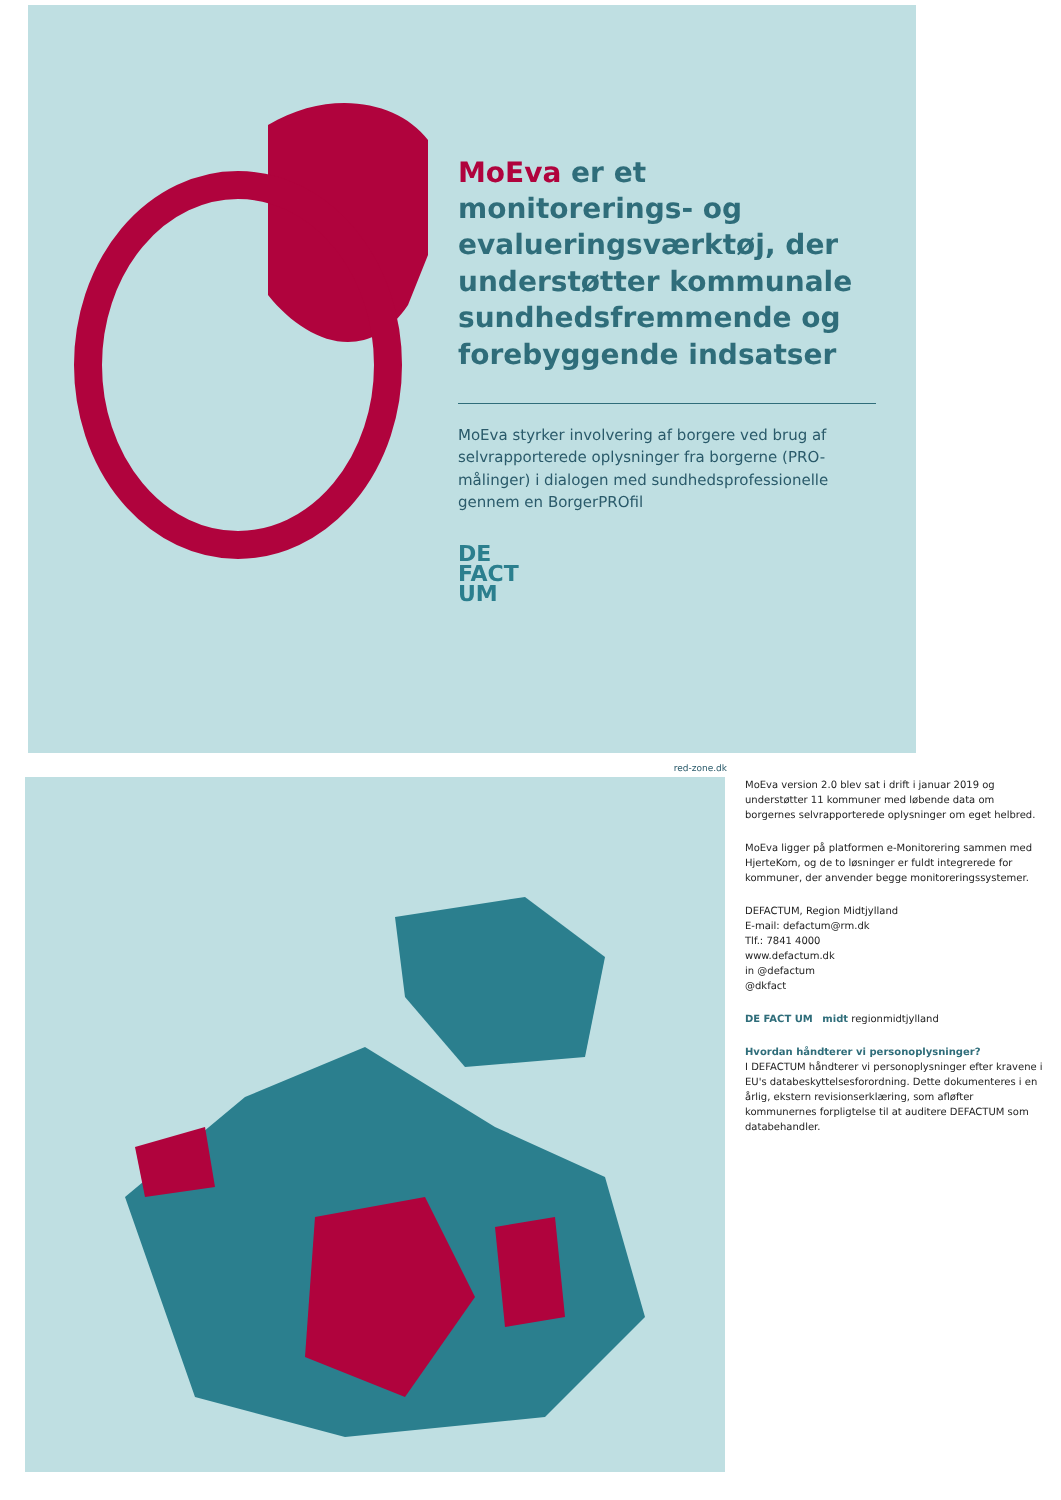MoEva er et monitorerings- og evalueringsværktøj, der understøtter kommunale sundhedsfremmende og forebyggende indsatser
MoEva styrker involvering af borgere ved brug af selvrapporterede oplysninger fra borgerne (PRO-målinger) i dialogen med sundhedsprofessionelle gennem en BorgerPROfil
DE
FACT
UM
red-zone.dk
MoEva version 2.0 blev sat i drift i januar 2019 og understøtter 11 kommuner med løbende data om borgernes selvrapporterede oplysninger om eget helbred.
MoEva ligger på platformen e-Monitorering sammen med HjerteKom, og de to løsninger er fuldt integrerede for kommuner, der anvender begge monitoreringssystemer.
DEFACTUM, Region Midtjylland
E-mail: defactum@rm.dk
Tlf.: 7841 4000
www.defactum.dk
in @defactum
@dkfact
DE FACT UM midt regionmidtjylland
Hvordan håndterer vi personoplysninger?
I DEFACTUM håndterer vi personoplysninger efter kravene i EU's databeskyttelsesforordning. Dette dokumenteres i en årlig, ekstern revisionserklæring, som afløfter kommunernes forpligtelse til at auditere DEFACTUM som databehandler.